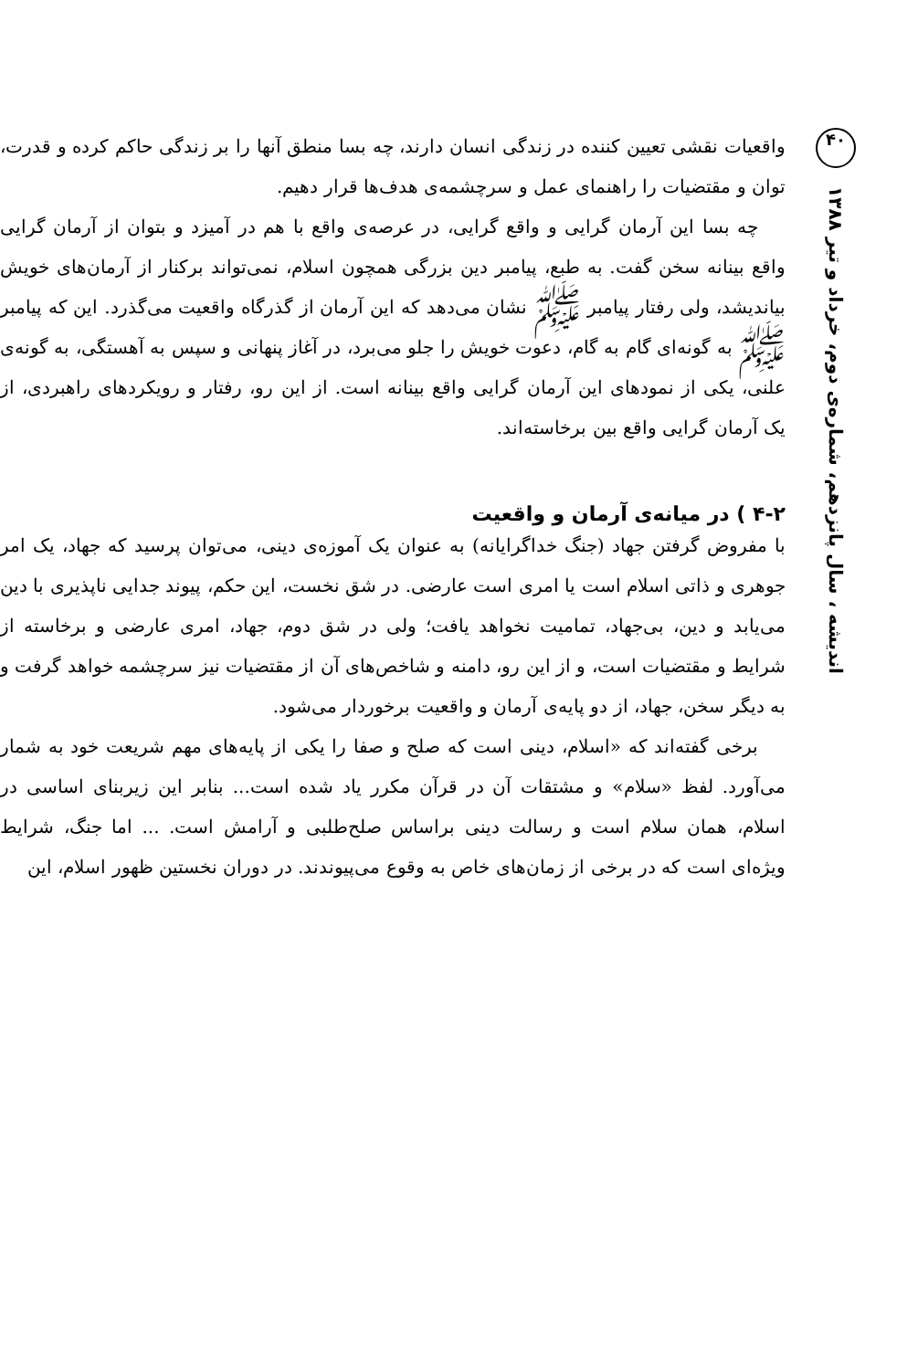واقعیات نقشی تعیین کننده در زندگی انسان دارند، چه بسا منطق آنها را بر زندگی حاکم کرده و قدرت، توان و مقتضیات را راهنمای عمل و سرچشمه‌ی هدف‌ها قرار دهیم.
چه بسا این آرمان گرایی و واقع گرایی، در عرصه‌ی واقع با هم در آمیزد و بتوان از آرمان گرایی واقع بینانه سخن گفت. به طبع، پیامبر دین بزرگی همچون اسلام، نمی‌تواند برکنار از آرمان‌های خویش بیاندیشد، ولی رفتار پیامبر ﷺ نشان می‌دهد که این آرمان از گذرگاه واقعیت می‌گذرد. این که پیامبر ﷺ به گونه‌ای گام به گام، دعوت خویش را جلو می‌برد، در آغاز پنهانی و سپس به آهستگی، به گونه‌ی علنی، یکی از نمودهای این آرمان گرایی واقع بینانه است. از این رو، رفتار و رویکردهای راهبردی، از یک آرمان گرایی واقع بین برخاسته‌اند.
۴-۲ ) در میانه‌ی آرمان و واقعیت
با مفروض گرفتن جهاد (جنگ خداگرایانه) به عنوان یک آموزه‌ی دینی، می‌توان پرسید که جهاد، یک امر جوهری و ذاتی اسلام است یا امری است عارضی. در شق نخست، این حکم، پیوند جدایی ناپذیری با دین می‌یابد و دین، بی‌جهاد، تمامیت نخواهد یافت؛ ولی در شق دوم، جهاد، امری عارضی و برخاسته از شرایط و مقتضیات است، و از این رو، دامنه و شاخص‌های آن از مقتضیات نیز سرچشمه خواهد گرفت و به دیگر سخن، جهاد، از دو پایه‌ی آرمان و واقعیت برخوردار می‌شود.
برخی گفته‌اند که «اسلام، دینی است که صلح و صفا را یکی از پایه‌های مهم شریعت خود به شمار می‌آورد. لفظ «سلام» و مشتقات آن در قرآن مکرر یاد شده است... بنابر این زیربنای اساسی در اسلام، همان سلام است و رسالت دینی براساس صلح‌طلبی و آرامش است. ... اما جنگ، شرایط ویژه‌ای است که در برخی از زمان‌های خاص به وقوع می‌پیوندند. در دوران نخستین ظهور اسلام، این
۴۰
اندیشه ، سال پانزدهم، شماره‌ی دوم، خرداد و تیر ۱۳۸۸